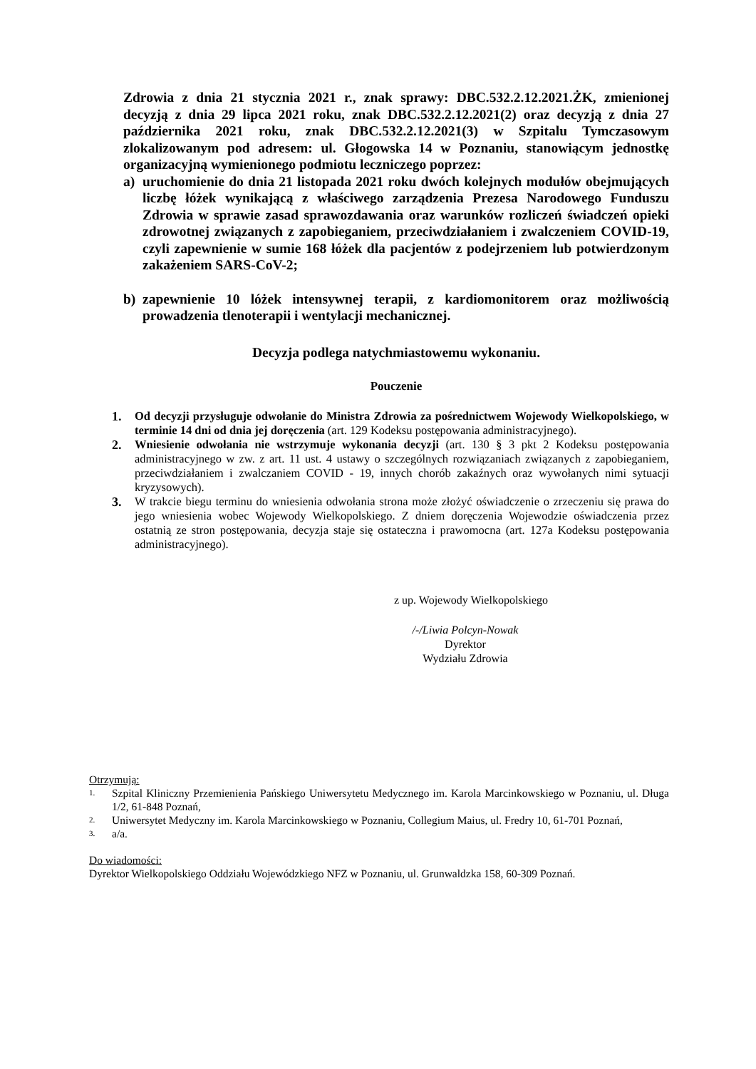Zdrowia z dnia 21 stycznia 2021 r., znak sprawy: DBC.532.2.12.2021.ŻK, zmienionej decyzją z dnia 29 lipca 2021 roku, znak DBC.532.2.12.2021(2) oraz decyzją z dnia 27 października 2021 roku, znak DBC.532.2.12.2021(3) w Szpitalu Tymczasowym zlokalizowanym pod adresem: ul. Głogowska 14 w Poznaniu, stanowiącym jednostkę organizacyjną wymienionego podmiotu leczniczego poprzez:
a) uruchomienie do dnia 21 listopada 2021 roku dwóch kolejnych modułów obejmujących liczbę łóżek wynikającą z właściwego zarządzenia Prezesa Narodowego Funduszu Zdrowia w sprawie zasad sprawozdawania oraz warunków rozliczeń świadczeń opieki zdrowotnej związanych z zapobieganiem, przeciwdziałaniem i zwalczeniem COVID-19, czyli zapewnienie w sumie 168 łóżek dla pacjentów z podejrzeniem lub potwierdzonym zakażeniem SARS-CoV-2;
b) zapewnienie 10 lóżek intensywnej terapii, z kardiomonitorem oraz możliwością prowadzenia tlenoterapii i wentylacji mechanicznej.
Decyzja podlega natychmiastowemu wykonaniu.
Pouczenie
1. Od decyzji przysługuje odwołanie do Ministra Zdrowia za pośrednictwem Wojewody Wielkopolskiego, w terminie 14 dni od dnia jej doręczenia (art. 129 Kodeksu postępowania administracyjnego).
2. Wniesienie odwołania nie wstrzymuje wykonania decyzji (art. 130 § 3 pkt 2 Kodeksu postępowania administracyjnego w zw. z art. 11 ust. 4 ustawy o szczególnych rozwiązaniach związanych z zapobieganiem, przeciwdziałaniem i zwalczaniem COVID - 19, innych chorób zakaźnych oraz wywołanych nimi sytuacji kryzysowych).
3. W trakcie biegu terminu do wniesienia odwołania strona może złożyć oświadczenie o zrzeczeniu się prawa do jego wniesienia wobec Wojewody Wielkopolskiego. Z dniem doręczenia Wojewodzie oświadczenia przez ostatnią ze stron postępowania, decyzja staje się ostateczna i prawomocna (art. 127a Kodeksu postępowania administracyjnego).
z up. Wojewody Wielkopolskiego
/-/Liwia Polcyn-Nowak
Dyrektor
Wydziału Zdrowia
Otrzymują:
1. Szpital Kliniczny Przemienienia Pańskiego Uniwersytetu Medycznego im. Karola Marcinkowskiego w Poznaniu, ul. Długa 1/2, 61-848 Poznań,
2. Uniwersytet Medyczny im. Karola Marcinkowskiego w Poznaniu, Collegium Maius, ul. Fredry 10, 61-701 Poznań,
3. a/a.
Do wiadomości:
Dyrektor Wielkopolskiego Oddziału Wojewódzkiego NFZ w Poznaniu, ul. Grunwaldzka 158, 60-309 Poznań.